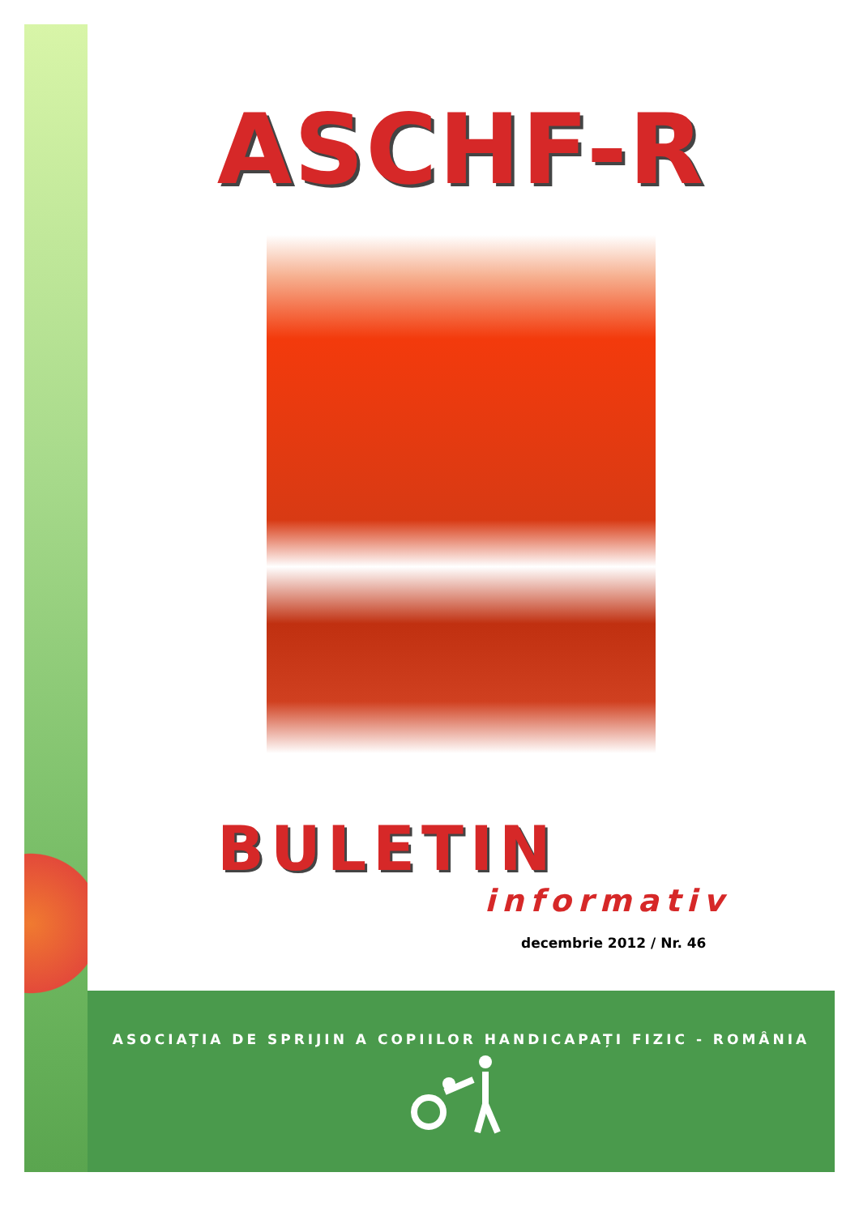ASCHF-R
BULETIN
informativ
decembrie 2012 / Nr. 46
ASOCIAȚIA DE SPRIJIN A COPIILOR HANDICAPAȚI FIZIC - ROMÂNIA